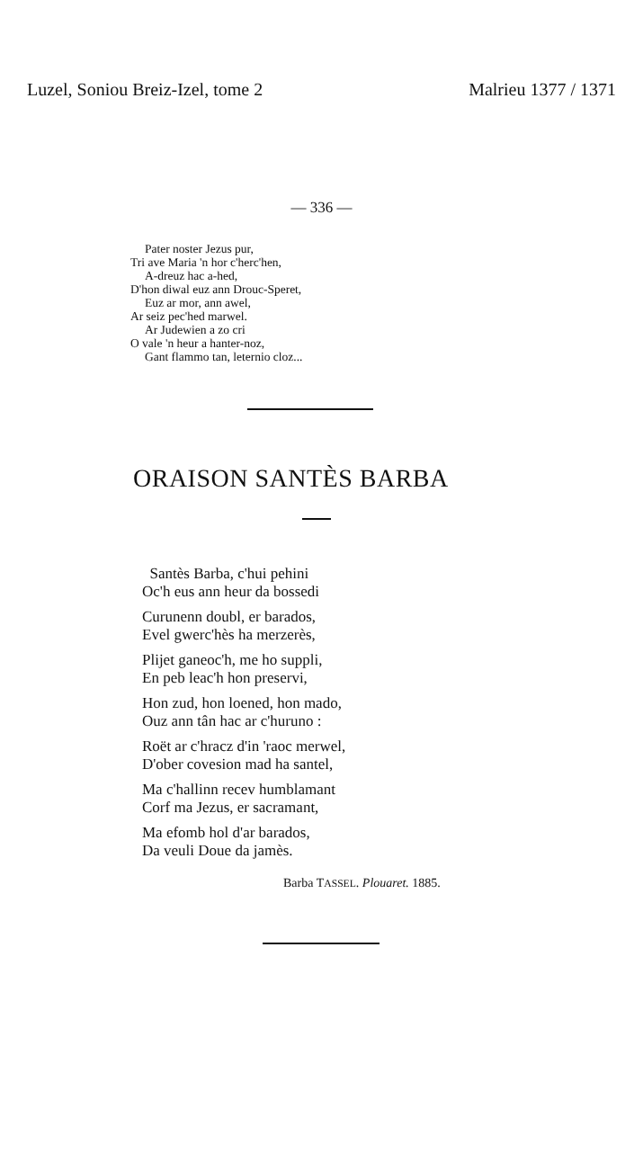Luzel, Soniou Breiz-Izel, tome 2 Malrieu 1377 / 1371
— 336 —
Pater noster Jezus pur,
Tri ave Maria 'n hor c'herc'hen,
A-dreuz hac a-hed,
D'hon diwal euz ann Drouc-Speret,
Euz ar mor, ann awel,
Ar seiz pec'hed marwel.
Ar Judewien a zo cri
O vale 'n heur a hanter-noz,
Gant flammo tan, leternio cloz...
ORAISON SANTÈS BARBA
Santès Barba, c'hui pehini
Oc'h eus ann heur da bossedi
Curunenn doubl, er barados,
Evel gwerc'hès ha merzerès,
Plijet ganeoc'h, me ho suppli,
En peb leac'h hon preservi,
Hon zud, hon loened, hon mado,
Ouz ann tân hac ar c'huruno :
Roët ar c'hracz d'in 'raoc merwel,
D'ober covesion mad ha santel,
Ma c'hallinn recev humblamant
Corf ma Jezus, er sacramant,
Ma efomb hol d'ar barados,
Da veuli Doue da jamès.
Barba TASSEL. Plouaret. 1885.